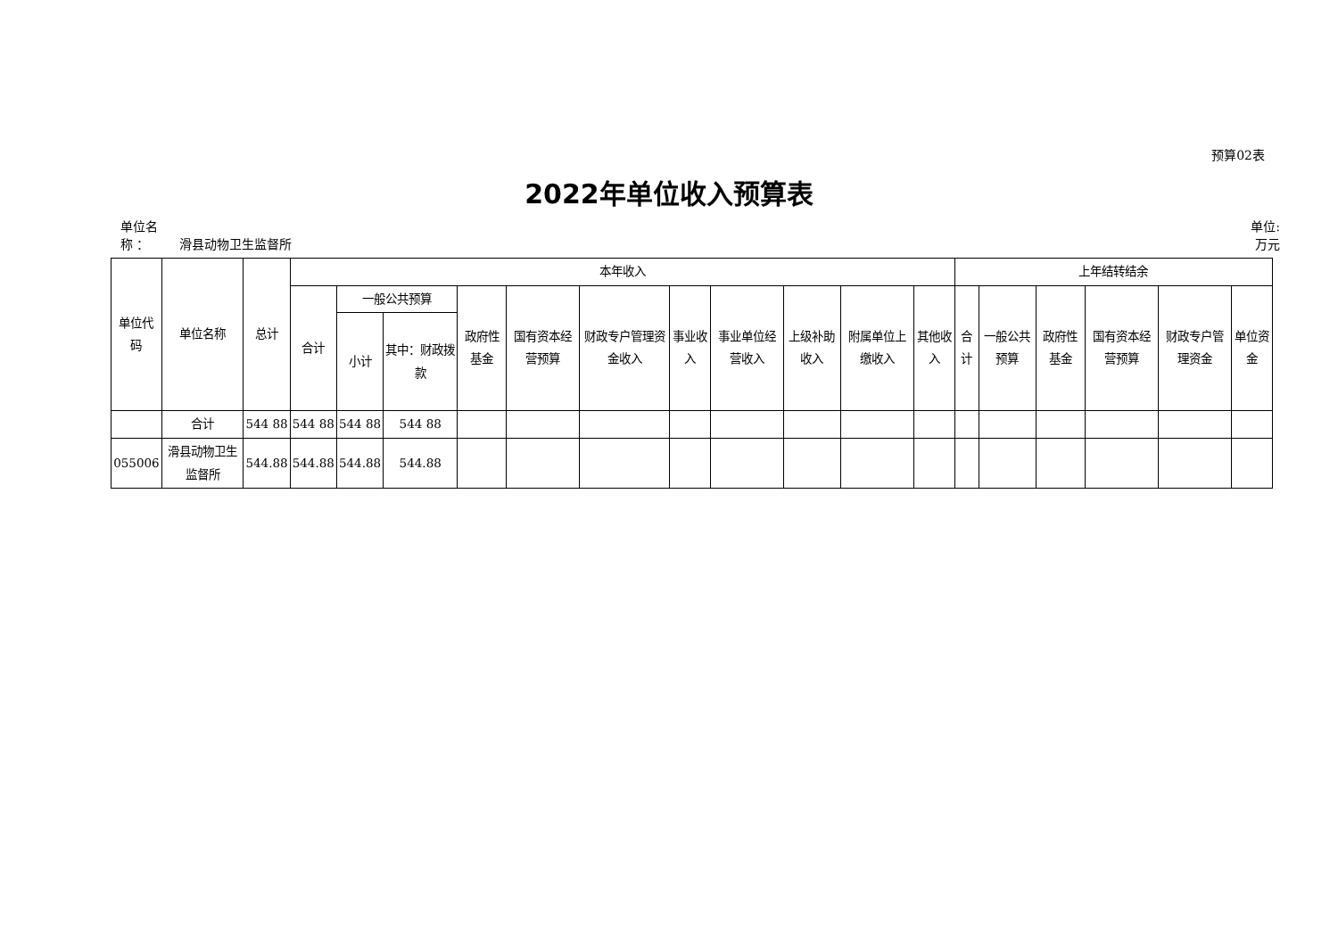预算02表
2022年单位收入预算表
单位名
称 ：
滑县动物卫生监督所
单位:
万元
| 单位代码 | 单位名称 | 总计 | 本年收入 | | | | | | | | | | | 上年结转结余 | | | | | |
| --- | --- | --- | --- | --- | --- | --- | --- | --- | --- | --- | --- | --- | --- | --- | --- | --- | --- | --- | --- |
| | | | 合计 | 一般公共预算 | | 政府性基金 | 国有资本经营预算 | 财政专户管理资金收入 | 事业收入 | 事业单位经营收入 | 上级补助收入 | 附属单位上缴收入 | 其他收入 | 合计 | 一般公共预算 | 政府性基金 | 国有资本经营预算 | 财政专户管理资金 | 单位资金 |
| | | | | 小计 | 其中：财政拨款 | | | | | | | | | | | | | | |
| | 合计 | 544 88 | 544 88 | 544 88 | 544 88 | | | | | | | | | | | | | | |
| 055006 | 滑县动物卫生监督所 | 544.88 | 544.88 | 544.88 | 544.88 | | | | | | | | | | | | | | |